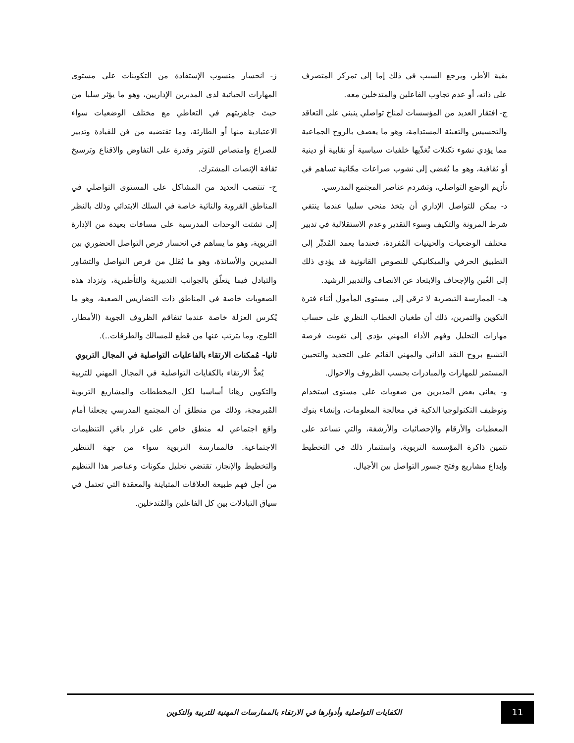بقية الأطر، ويرجع السبب في ذلك إما إلى تمركز المتصرف على ذاته، أو عدم تجاوب الفاعلين والمتدخلين معه.
ج- افتقار العديد من المؤسسات لمناخ تواصلي ينبني على التعاقد والتحسيس والتعبئة المستدامة، وهو ما يعصف بالروح الجماعية مما يؤدي نشوء تكتلات تُغذّيها خلفيات سياسية أو نقابية أو دينية أو ثقافية، وهو ما يُفضي إلى نشوب صراعات مجّانية تساهم في تأزيم الوضع التواصلي، وتشردم عناصر المجتمع المدرسي.
د- يمكن للتواصل الإداري أن يتخذ منحى سلبيا عندما ينتفي شرط المرونة والتكيف وسوء التقدير وعدم الاستقلالية في تدبير مختلف الوضعيات والحيثيات المُفردة، فعندما يعمد المُدبِّر إلى التطبيق الحرفي والميكانيكي للنصوص القانونية قد يؤدي ذلك إلى الغُبن والإجحاف والابتعاد عن الانصاف والتدبير الرشيد.
هـ- الممارسة التبصرية لا ترقي إلى مستوى المأمول أثناء فترة التكوين والتمرين، ذلك أن طغيان الخطاب النظري على حساب مهارات التحليل وفهم الأداء المهني يؤدي إلى تفويت فرصة التشبع بروح النقد الذاتي والمهني القائم على التجديد والتحيين المستمر للمهارات والمبادرات بحسب الظروف والاحوال.
و- يعاني بعض المدبرين من صعوبات على مستوى استخدام وتوظيف التكنولوجيا الذكية في معالجة المعلومات، وإنشاء بنوك المعطيات والأرقام والإحصائيات والأرشفة، والتي تساعد على تثمين ذاكرة المؤسسة التربوية، واستثمار ذلك في التخطيط وإبداع مشاريع وفتح جسور التواصل بين الأجيال.
ز- انحسار منسوب الإستفادة من التكوينات على مستوى المهارات الحياتية لدى المدبرين الإداريين، وهو ما يؤثر سلبا من حيث جاهزيتهم في التعاطي مع مختلف الوضعيات سواء الاعتيادية منها أو الطارئة، وما تقتضيه من فن للقيادة وتدبير للصراع وامتصاص للتوتر وقدرة على التفاوض والاقناع وترسيخ ثقافة الإنصات المشترك.
ح- تنتصب العديد من المشاكل على المستوى التواصلي في المناطق القروية والنائية خاصة في السلك الابتدائي وذلك بالنظر إلى تشتت الوحدات المدرسية على مسافات بعيدة من الإدارة التربوية، وهو ما يساهم في انحسار فرص التواصل الحضوري بين المديرين والأساتذة، وهو ما يُقلل من فرص التواصل والتشاور والتبادل فيما يتعلّق بالجوانب التدبيرية والتأطيرية، وتزداد هذه الصعوبات خاصة في المناطق ذات التضاريس الصعبة، وهو ما يُكرس العزلة خاصة عندما تتفاقم الظروف الجوية (الأمطار، الثلوج، وما يترتب عنها من قطع للمسالك والطرقات..).
ثانيا- مُمكنات الارتقاء بالفاعليات التواصلية في المجال التربوي
يُعدُّ الارتقاء بالكفايات التواصلية في المجال المهني للتربية والتكوين رهانا أساسيا لكل المخططات والمشاريع التربوية المُبرمجة، وذلك من منطلق أن المجتمع المدرسي يجعلنا أمام واقع اجتماعي له منطق خاص على غرار باقي التنظيمات الاجتماعية. فالممارسة التربوية سواء من جهة التنظير والتخطيط والإنجاز، تقتضي تحليل مكونات وعناصر هذا التنظيم من أجل فهم طبيعة العلاقات المتباينة والمعقدة التي تعتمل في سياق التبادلات بين كل الفاعلين والمُتدخلين.
11
الكفايات التواصلية وأدوارها في الارتقاء بالممارسات المهنية للتربية والتكوين